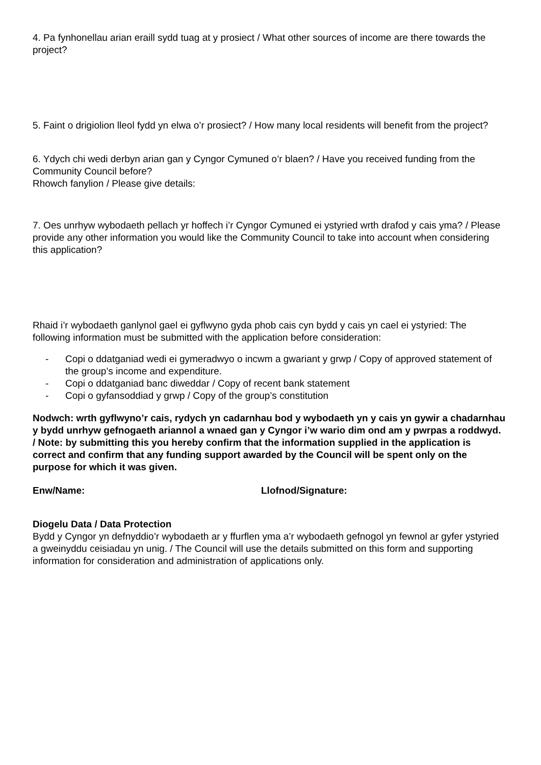4. Pa fynhonellau arian eraill sydd tuag at y prosiect / What other sources of income are there towards the project?
5. Faint o drigiolion lleol fydd yn elwa o’r prosiect? / How many local residents will benefit from the project?
6. Ydych chi wedi derbyn arian gan y Cyngor Cymuned o’r blaen? / Have you received funding from the Community Council before?
Rhowch fanylion / Please give details:
7. Oes unrhyw wybodaeth pellach yr hoffech i’r Cyngor Cymuned ei ystyried wrth drafod y cais yma? / Please provide any other information you would like the Community Council to take into account when considering this application?
Rhaid i’r wybodaeth ganlynol gael ei gyflwyno gyda phob cais cyn bydd y cais yn cael ei ystyried: The following information must be submitted with the application before consideration:
- Copi o ddatganiad wedi ei gymeradwyo o incwm a gwariant y grwp / Copy of approved statement of the group’s income and expenditure.
- Copi o ddatganiad banc diweddar / Copy of recent bank statement
- Copi o gyfansoddiad y grwp / Copy of the group’s constitution
Nodwch: wrth gyflwyno’r cais, rydych yn cadarnhau bod y wybodaeth yn y cais yn gywir a chadarnhau y bydd unrhyw gefnogaeth ariannol a wnaed gan y Cyngor i’w wario dim ond am y pwrpas a roddwyd. / Note: by submitting this you hereby confirm that the information supplied in the application is correct and confirm that any funding support awarded by the Council will be spent only on the purpose for which it was given.
Enw/Name: Llofnod/Signature:
Diogelu Data / Data Protection
Bydd y Cyngor yn defnyddio’r wybodaeth ar y ffurflen yma a’r wybodaeth gefnogol yn fewnol ar gyfer ystyried a gweinyddu ceisiadau yn unig. / The Council will use the details submitted on this form and supporting information for consideration and administration of applications only.